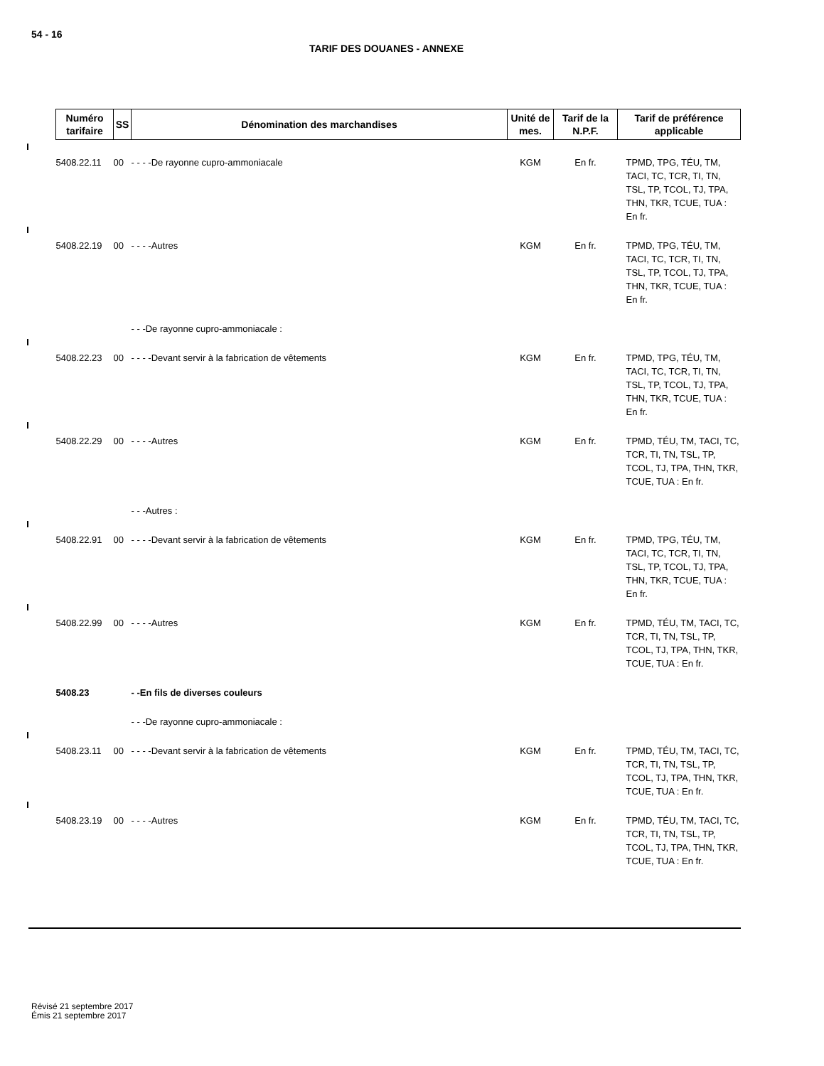54 - 16
TARIF DES DOUANES - ANNEXE
| Numéro tarifaire | SS | Dénomination des marchandises | Unité de mes. | Tarif de la N.P.F. | Tarif de préférence applicable |
| --- | --- | --- | --- | --- | --- |
| 5408.22.11 | 00 | - - - -De rayonne cupro-ammoniacale | KGM | En fr. | TPMD, TPG, TÉU, TM, TACI, TC, TCR, TI, TN, TSL, TP, TCOL, TJ, TPA, THN, TKR, TCUE, TUA : En fr. |
| 5408.22.19 | 00 | - - - -Autres | KGM | En fr. | TPMD, TPG, TÉU, TM, TACI, TC, TCR, TI, TN, TSL, TP, TCOL, TJ, TPA, THN, TKR, TCUE, TUA : En fr. |
| | | - - -De rayonne cupro-ammoniacale : | | | |
| 5408.22.23 | 00 | - - - -Devant servir à la fabrication de vêtements | KGM | En fr. | TPMD, TPG, TÉU, TM, TACI, TC, TCR, TI, TN, TSL, TP, TCOL, TJ, TPA, THN, TKR, TCUE, TUA : En fr. |
| 5408.22.29 | 00 | - - - -Autres | KGM | En fr. | TPMD, TÉU, TM, TACI, TC, TCR, TI, TN, TSL, TP, TCOL, TJ, TPA, THN, TKR, TCUE, TUA : En fr. |
| | | - - -Autres : | | | |
| 5408.22.91 | 00 | - - - -Devant servir à la fabrication de vêtements | KGM | En fr. | TPMD, TPG, TÉU, TM, TACI, TC, TCR, TI, TN, TSL, TP, TCOL, TJ, TPA, THN, TKR, TCUE, TUA : En fr. |
| 5408.22.99 | 00 | - - - -Autres | KGM | En fr. | TPMD, TÉU, TM, TACI, TC, TCR, TI, TN, TSL, TP, TCOL, TJ, TPA, THN, TKR, TCUE, TUA : En fr. |
| 5408.23 | | - -En fils de diverses couleurs | | | |
| | | - - -De rayonne cupro-ammoniacale : | | | |
| 5408.23.11 | 00 | - - - -Devant servir à la fabrication de vêtements | KGM | En fr. | TPMD, TÉU, TM, TACI, TC, TCR, TI, TN, TSL, TP, TCOL, TJ, TPA, THN, TKR, TCUE, TUA : En fr. |
| 5408.23.19 | 00 | - - - -Autres | KGM | En fr. | TPMD, TÉU, TM, TACI, TC, TCR, TI, TN, TSL, TP, TCOL, TJ, TPA, THN, TKR, TCUE, TUA : En fr. |
Révisé 21 septembre 2017
Émis 21 septembre 2017